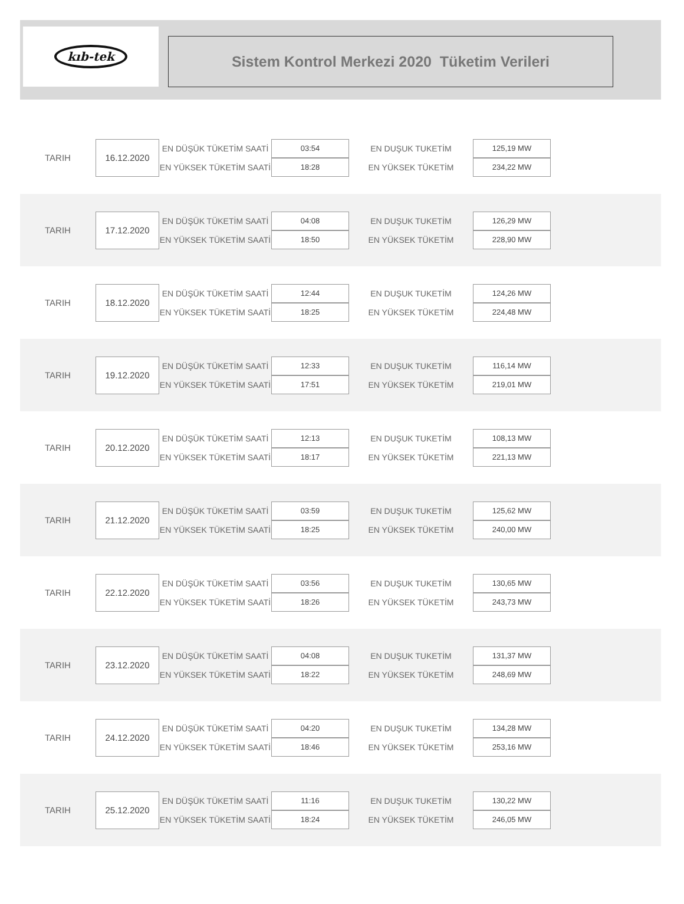kıb-tek
Sistem Kontrol Merkezi 2020 Tüketim Verileri
| TARIH | 16.12.2020 | EN DÜŞÜK TÜKETİM SAATİ | 03:54 | EN DUŞUK TUKETİM | 125,19 MW |
| | | EN YÜKSEK TÜKETİM SAATİ | 18:28 | EN YÜKSEK TÜKETİM | 234,22 MW |
| TARIH | 17.12.2020 | EN DÜŞÜK TÜKETİM SAATİ | 04:08 | EN DUŞUK TUKETİM | 126,29 MW |
| | | EN YÜKSEK TÜKETİM SAATİ | 18:50 | EN YÜKSEK TÜKETİM | 228,90 MW |
| TARIH | 18.12.2020 | EN DÜŞÜK TÜKETİM SAATİ | 12:44 | EN DUŞUK TUKETİM | 124,26 MW |
| | | EN YÜKSEK TÜKETİM SAATİ | 18:25 | EN YÜKSEK TÜKETİM | 224,48 MW |
| TARIH | 19.12.2020 | EN DÜŞÜK TÜKETİM SAATİ | 12:33 | EN DUŞUK TUKETİM | 116,14 MW |
| | | EN YÜKSEK TÜKETİM SAATİ | 17:51 | EN YÜKSEK TÜKETİM | 219,01 MW |
| TARIH | 20.12.2020 | EN DÜŞÜK TÜKETİM SAATİ | 12:13 | EN DUŞUK TUKETİM | 108,13 MW |
| | | EN YÜKSEK TÜKETİM SAATİ | 18:17 | EN YÜKSEK TÜKETİM | 221,13 MW |
| TARIH | 21.12.2020 | EN DÜŞÜK TÜKETİM SAATİ | 03:59 | EN DUŞUK TUKETİM | 125,62 MW |
| | | EN YÜKSEK TÜKETİM SAATİ | 18:25 | EN YÜKSEK TÜKETİM | 240,00 MW |
| TARIH | 22.12.2020 | EN DÜŞÜK TÜKETİM SAATİ | 03:56 | EN DUŞUK TUKETİM | 130,65 MW |
| | | EN YÜKSEK TÜKETİM SAATİ | 18:26 | EN YÜKSEK TÜKETİM | 243,73 MW |
| TARIH | 23.12.2020 | EN DÜŞÜK TÜKETİM SAATİ | 04:08 | EN DUŞUK TUKETİM | 131,37 MW |
| | | EN YÜKSEK TÜKETİM SAATİ | 18:22 | EN YÜKSEK TÜKETİM | 248,69 MW |
| TARIH | 24.12.2020 | EN DÜŞÜK TÜKETİM SAATİ | 04:20 | EN DUŞUK TUKETİM | 134,28 MW |
| | | EN YÜKSEK TÜKETİM SAATİ | 18:46 | EN YÜKSEK TÜKETİM | 253,16 MW |
| TARIH | 25.12.2020 | EN DÜŞÜK TÜKETİM SAATİ | 11:16 | EN DUŞUK TUKETİM | 130,22 MW |
| | | EN YÜKSEK TÜKETİM SAATİ | 18:24 | EN YÜKSEK TÜKETİM | 246,05 MW |